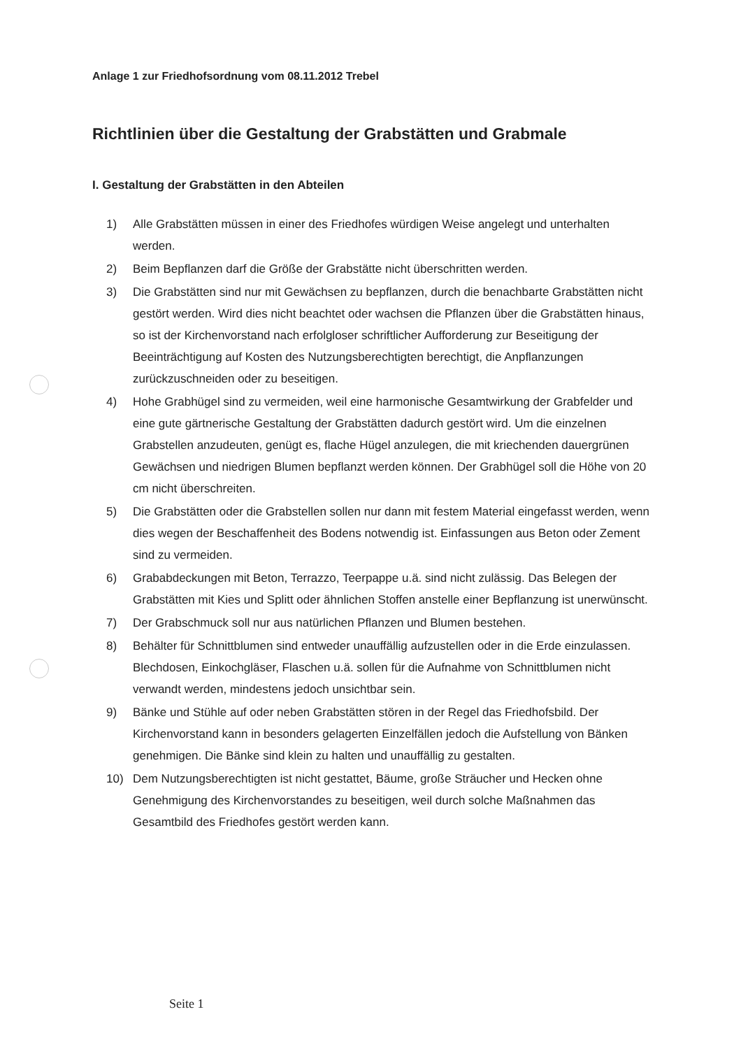Anlage 1 zur Friedhofsordnung vom 08.11.2012 Trebel
Richtlinien über die Gestaltung der Grabstätten und Grabmale
I. Gestaltung der Grabstätten in den Abteilen
1) Alle Grabstätten müssen in einer des Friedhofes würdigen Weise angelegt und unterhalten werden.
2) Beim Bepflanzen darf die Größe der Grabstätte nicht überschritten werden.
3) Die Grabstätten sind nur mit Gewächsen zu bepflanzen, durch die benachbarte Grabstätten nicht gestört werden. Wird dies nicht beachtet oder wachsen die Pflanzen über die Grabstätten hinaus, so ist der Kirchenvorstand nach erfolgloser schriftlicher Aufforderung zur Beseitigung der Beeinträchtigung auf Kosten des Nutzungsberechtigten berechtigt, die Anpflanzungen zurückzuschneiden oder zu beseitigen.
4) Hohe Grabhügel sind zu vermeiden, weil eine harmonische Gesamtwirkung der Grabfelder und eine gute gärtnerische Gestaltung der Grabstätten dadurch gestört wird. Um die einzelnen Grabstellen anzudeuten, genügt es, flache Hügel anzulegen, die mit kriechenden dauergrünen Gewächsen und niedrigen Blumen bepflanzt werden können. Der Grabhügel soll die Höhe von 20 cm nicht überschreiten.
5) Die Grabstätten oder die Grabstellen sollen nur dann mit festem Material eingefasst werden, wenn dies wegen der Beschaffenheit des Bodens notwendig ist. Einfassungen aus Beton oder Zement sind zu vermeiden.
6) Grababdeckungen mit Beton, Terrazzo, Teerpappe u.ä. sind nicht zulässig. Das Belegen der Grabstätten mit Kies und Splitt oder ähnlichen Stoffen anstelle einer Bepflanzung ist unerwünscht.
7) Der Grabschmuck soll nur aus natürlichen Pflanzen und Blumen bestehen.
8) Behälter für Schnittblumen sind entweder unauffällig aufzustellen oder in die Erde einzulassen. Blechdosen, Einkochgläser, Flaschen u.ä. sollen für die Aufnahme von Schnittblumen nicht verwandt werden, mindestens jedoch unsichtbar sein.
9) Bänke und Stühle auf oder neben Grabstätten stören in der Regel das Friedhofsbild. Der Kirchenvorstand kann in besonders gelagerten Einzelfällen jedoch die Aufstellung von Bänken genehmigen. Die Bänke sind klein zu halten und unauffällig zu gestalten.
10) Dem Nutzungsberechtigten ist nicht gestattet, Bäume, große Sträucher und Hecken ohne Genehmigung des Kirchenvorstandes zu beseitigen, weil durch solche Maßnahmen das Gesamtbild des Friedhofes gestört werden kann.
Seite 1